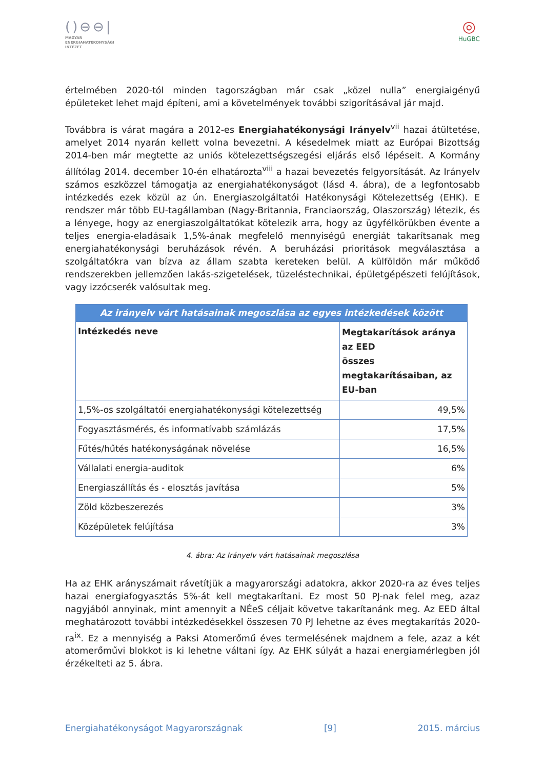()⊖⊖|
MAGYAR
ENERGIAHATÉKONYSÁGI
INTÉZET
◎
HuGBC
értelmében 2020-tól minden tagországban már csak „közel nulla” energiaigényű épületeket lehet majd építeni, ami a követelmények további szigorításával jár majd.
Továbbra is várat magára a 2012-es Energiahatékonysági Irányelv<sup>vii</sup> hazai átültetése, amelyet 2014 nyarán kellett volna bevezetni. A késedelmek miatt az Európai Bizottság 2014-ben már megtette az uniós kötelezettségszegési eljárás első lépéseit. A Kormány állítólag 2014. december 10-én elhatározta<sup>viii</sup> a hazai bevezetés felgyorsítását. Az Irányelv számos eszközzel támogatja az energiahatékonyságot (lásd 4. ábra), de a legfontosabb intézkedés ezek közül az ún. Energiaszolgáltatói Hatékonysági Kötelezettség (EHK). E rendszer már több EU-tagállamban (Nagy-Britannia, Franciaország, Olaszország) létezik, és a lényege, hogy az energiaszolgáltatókat kötelezik arra, hogy az ügyfélkörükben évente a teljes energia-eladásaik 1,5%-ának megfelelő mennyiségű energiát takarítsanak meg energiahatékonysági beruházások révén. A beruházási prioritások megválasztása a szolgáltatókra van bízva az állam szabta kereteken belül. A külföldön már működő rendszerekben jellemzően lakás-szigetelések, tüzeléstechnikai, épületgépészeti felújítások, vagy izzócserék valósultak meg.
| Az irányelv várt hatásainak megoszlása az egyes intézkedések között | |
| --- | --- |
| Intézkedés neve | Megtakarítások aránya az EED összes megtakarításaiban, az EU-ban |
| 1,5%-os szolgáltatói energiahatékonysági kötelezettség | 49,5% |
| Fogyasztásmérés, és informatívabb számlázás | 17,5% |
| Fűtés/hűtés hatékonyságának növelése | 16,5% |
| Vállalati energia-auditok | 6% |
| Energiaszállítás és - elosztás javítása | 5% |
| Zöld közbeszerezés | 3% |
| Középületek felújítása | 3% |
4. ábra: Az Irányelv várt hatásainak megoszlása
Ha az EHK arányszámait rávetítjük a magyarországi adatokra, akkor 2020-ra az éves teljes hazai energiafogyasztás 5%-át kell megtakarítani. Ez most 50 PJ-nak felel meg, azaz nagyjából annyinak, mint amennyit a NÉeS céljait követve takarítanánk meg. Az EED által meghatározott további intézkedésekkel összesen 70 PJ lehetne az éves megtakarítás 2020-ra<sup>ix</sup>. Ez a mennyiség a Paksi Atomerőmű éves termelésének majdnem a fele, azaz a két atomerőművi blokkot is ki lehetne váltani így. Az EHK súlyát a hazai energiamérlegben jól érzékelteti az 5. ábra.
Energiahatékonyságot Magyarországnak [9] 2015. március